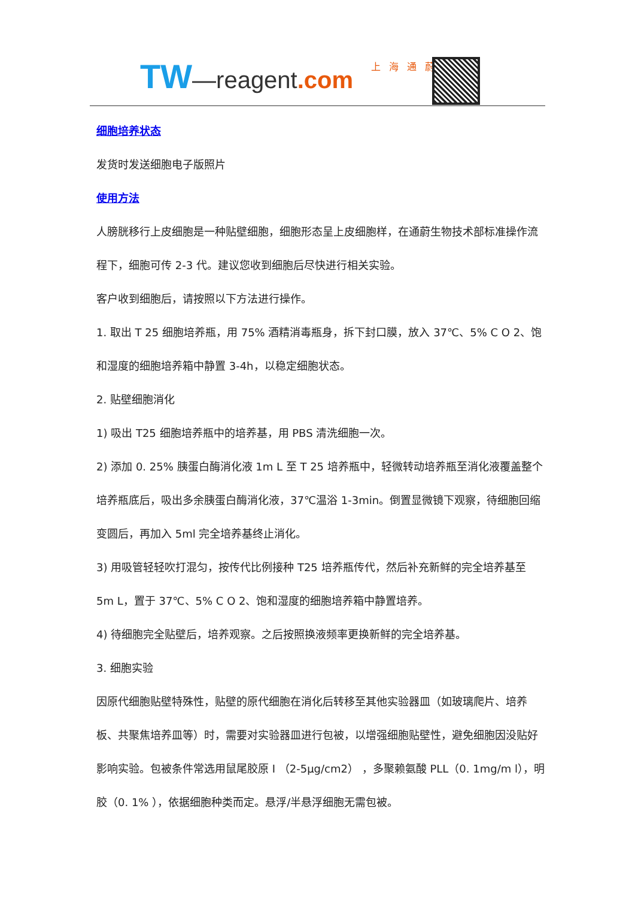TW—reagent.com 上海通蔚
细胞培养状态
发货时发送细胞电子版照片
使用方法
人膀胱移行上皮细胞是一种贴壁细胞，细胞形态呈上皮细胞样，在通蔚生物技术部标准操作流程下，细胞可传 2-3 代。建议您收到细胞后尽快进行相关实验。
客户收到细胞后，请按照以下方法进行操作。
1. 取出 T 25 细胞培养瓶，用 75% 酒精消毒瓶身，拆下封口膜，放入 37℃、5% C O 2、饱和湿度的细胞培养箱中静置 3-4h，以稳定细胞状态。
2. 贴壁细胞消化
1) 吸出 T25 细胞培养瓶中的培养基，用 PBS 清洗细胞一次。
2) 添加 0. 25% 胰蛋白酶消化液 1m L 至 T 25 培养瓶中，轻微转动培养瓶至消化液覆盖整个培养瓶底后，吸出多余胰蛋白酶消化液，37℃温浴 1-3min。倒置显微镜下观察，待细胞回缩变圆后，再加入 5ml 完全培养基终止消化。
3) 用吸管轻轻吹打混匀，按传代比例接种 T25 培养瓶传代，然后补充新鲜的完全培养基至 5m L，置于 37℃、5% C O 2、饱和湿度的细胞培养箱中静置培养。
4) 待细胞完全贴壁后，培养观察。之后按照换液频率更换新鲜的完全培养基。
3. 细胞实验
因原代细胞贴壁特殊性，贴壁的原代细胞在消化后转移至其他实验器皿（如玻璃爬片、培养板、共聚焦培养皿等）时，需要对实验器皿进行包被，以增强细胞贴壁性，避免细胞因没贴好影响实验。包被条件常选用鼠尾胶原 I （2-5μg/cm2） ，多聚赖氨酸 PLL（0. 1mg/m l），明胶（0. 1% ），依据细胞种类而定。悬浮/半悬浮细胞无需包被。